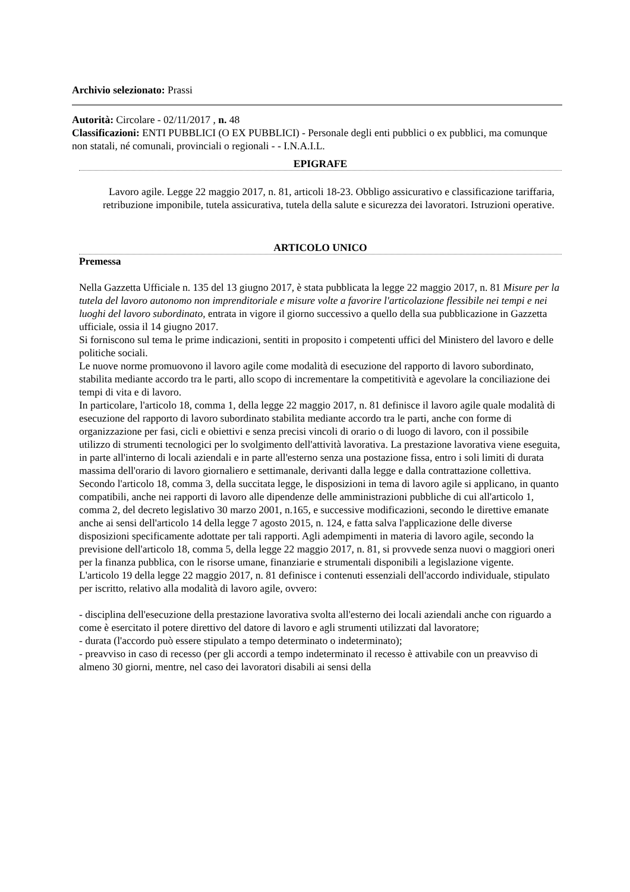Archivio selezionato: Prassi
Autorità: Circolare - 02/11/2017 , n. 48
Classificazioni: ENTI PUBBLICI (O EX PUBBLICI) - Personale degli enti pubblici o ex pubblici, ma comunque non statali, né comunali, provinciali o regionali - - I.N.A.I.L.
EPIGRAFE
Lavoro agile. Legge 22 maggio 2017, n. 81, articoli 18-23. Obbligo assicurativo e classificazione tariffaria, retribuzione imponibile, tutela assicurativa, tutela della salute e sicurezza dei lavoratori. Istruzioni operative.
ARTICOLO UNICO
Premessa
Nella Gazzetta Ufficiale n. 135 del 13 giugno 2017, è stata pubblicata la legge 22 maggio 2017, n. 81 Misure per la tutela del lavoro autonomo non imprenditoriale e misure volte a favorire l'articolazione flessibile nei tempi e nei luoghi del lavoro subordinato, entrata in vigore il giorno successivo a quello della sua pubblicazione in Gazzetta ufficiale, ossia il 14 giugno 2017.
Si forniscono sul tema le prime indicazioni, sentiti in proposito i competenti uffici del Ministero del lavoro e delle politiche sociali.
Le nuove norme promuovono il lavoro agile come modalità di esecuzione del rapporto di lavoro subordinato, stabilita mediante accordo tra le parti, allo scopo di incrementare la competitività e agevolare la conciliazione dei tempi di vita e di lavoro.
In particolare, l'articolo 18, comma 1, della legge 22 maggio 2017, n. 81 definisce il lavoro agile quale modalità di esecuzione del rapporto di lavoro subordinato stabilita mediante accordo tra le parti, anche con forme di organizzazione per fasi, cicli e obiettivi e senza precisi vincoli di orario o di luogo di lavoro, con il possibile utilizzo di strumenti tecnologici per lo svolgimento dell'attività lavorativa. La prestazione lavorativa viene eseguita, in parte all'interno di locali aziendali e in parte all'esterno senza una postazione fissa, entro i soli limiti di durata massima dell'orario di lavoro giornaliero e settimanale, derivanti dalla legge e dalla contrattazione collettiva.
Secondo l'articolo 18, comma 3, della succitata legge, le disposizioni in tema di lavoro agile si applicano, in quanto compatibili, anche nei rapporti di lavoro alle dipendenze delle amministrazioni pubbliche di cui all'articolo 1, comma 2, del decreto legislativo 30 marzo 2001, n.165, e successive modificazioni, secondo le direttive emanate anche ai sensi dell'articolo 14 della legge 7 agosto 2015, n. 124, e fatta salva l'applicazione delle diverse disposizioni specificamente adottate per tali rapporti. Agli adempimenti in materia di lavoro agile, secondo la previsione dell'articolo 18, comma 5, della legge 22 maggio 2017, n. 81, si provvede senza nuovi o maggiori oneri per la finanza pubblica, con le risorse umane, finanziarie e strumentali disponibili a legislazione vigente.
L'articolo 19 della legge 22 maggio 2017, n. 81 definisce i contenuti essenziali dell'accordo individuale, stipulato per iscritto, relativo alla modalità di lavoro agile, ovvero:
- disciplina dell'esecuzione della prestazione lavorativa svolta all'esterno dei locali aziendali anche con riguardo a come è esercitato il potere direttivo del datore di lavoro e agli strumenti utilizzati dal lavoratore;
- durata (l'accordo può essere stipulato a tempo determinato o indeterminato);
- preavviso in caso di recesso (per gli accordi a tempo indeterminato il recesso è attivabile con un preavviso di almeno 30 giorni, mentre, nel caso dei lavoratori disabili ai sensi della